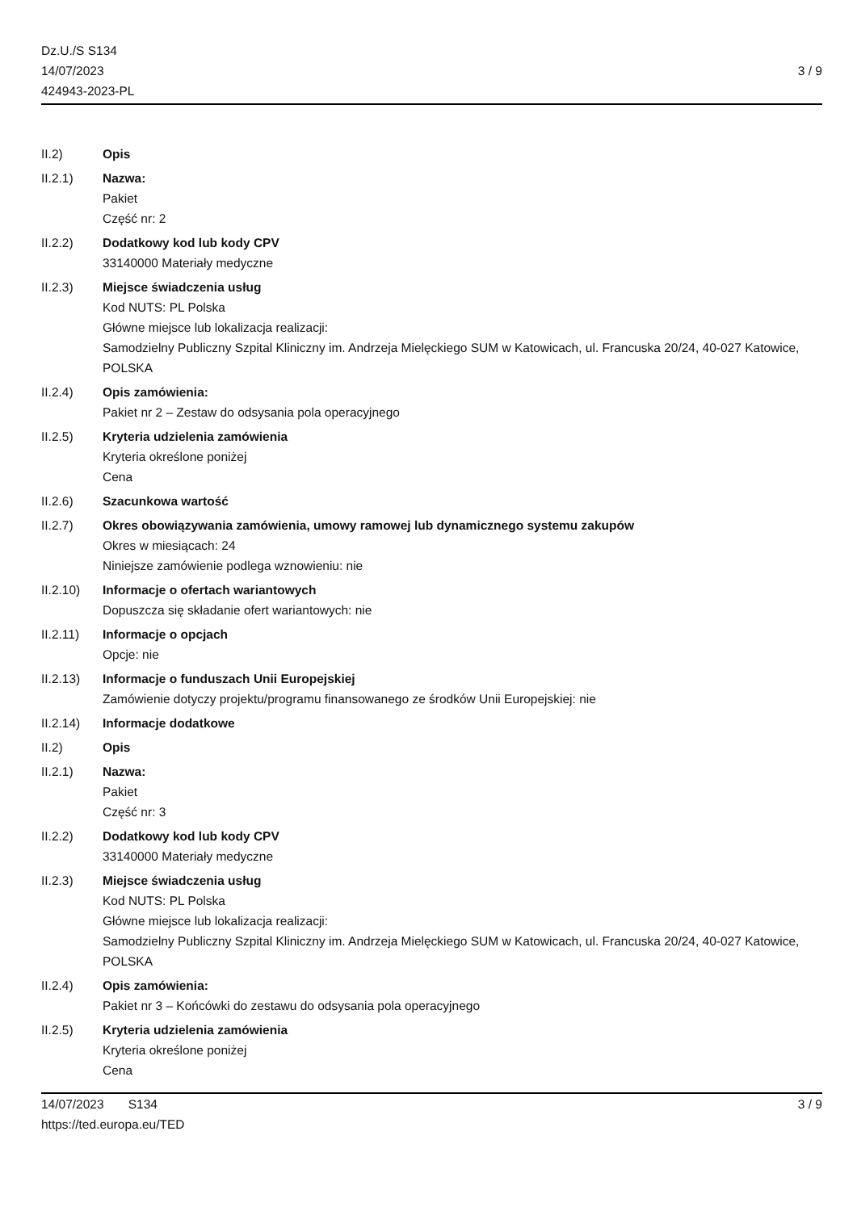Dz.U./S S134
14/07/2023
424943-2023-PL
3 / 9
II.2) Opis
II.2.1) Nazwa:
Pakiet
Część nr: 2
II.2.2) Dodatkowy kod lub kody CPV
33140000 Materiały medyczne
II.2.3) Miejsce świadczenia usług
Kod NUTS: PL Polska
Główne miejsce lub lokalizacja realizacji:
Samodzielny Publiczny Szpital Kliniczny im. Andrzeja Mielęckiego SUM w Katowicach, ul. Francuska 20/24, 40-027 Katowice, POLSKA
II.2.4) Opis zamówienia:
Pakiet nr 2 – Zestaw do odsysania pola operacyjnego
II.2.5) Kryteria udzielenia zamówienia
Kryteria określone poniżej
Cena
II.2.6) Szacunkowa wartość
II.2.7) Okres obowiązywania zamówienia, umowy ramowej lub dynamicznego systemu zakupów
Okres w miesiącach: 24
Niniejsze zamówienie podlega wznowieniu: nie
II.2.10) Informacje o ofertach wariantowych
Dopuszcza się składanie ofert wariantowych: nie
II.2.11) Informacje o opcjach
Opcje: nie
II.2.13) Informacje o funduszach Unii Europejskiej
Zamówienie dotyczy projektu/programu finansowanego ze środków Unii Europejskiej: nie
II.2.14) Informacje dodatkowe
II.2) Opis
II.2.1) Nazwa:
Pakiet
Część nr: 3
II.2.2) Dodatkowy kod lub kody CPV
33140000 Materiały medyczne
II.2.3) Miejsce świadczenia usług
Kod NUTS: PL Polska
Główne miejsce lub lokalizacja realizacji:
Samodzielny Publiczny Szpital Kliniczny im. Andrzeja Mielęckiego SUM w Katowicach, ul. Francuska 20/24, 40-027 Katowice, POLSKA
II.2.4) Opis zamówienia:
Pakiet nr 3 – Końcówki do zestawu do odsysania pola operacyjnego
II.2.5) Kryteria udzielenia zamówienia
Kryteria określone poniżej
Cena
14/07/2023 S134 3 / 9
https://ted.europa.eu/TED